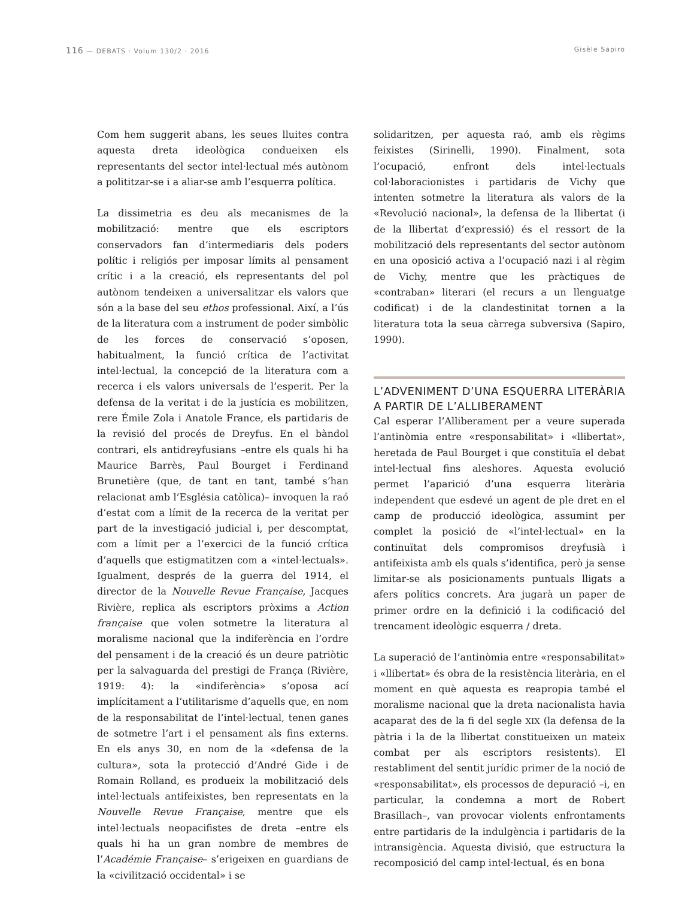116 — DEBATS · Volum 130/2 · 2016
Gisèle Sapiro
Com hem suggerit abans, les seues lluites contra aquesta dreta ideològica condueixen els representants del sector intel·lectual més autònom a polititzar-se i a aliar-se amb l’esquerra política.
La dissimetria es deu als mecanismes de la mobilització: mentre que els escriptors conservadors fan d’intermediaris dels poders polític i religiós per imposar límits al pensament crític i a la creació, els representants del pol autònom tendeixen a universalitzar els valors que són a la base del seu ethos professional. Així, a l’ús de la literatura com a instrument de poder simbòlic de les forces de conservació s’oposen, habitualment, la funció crítica de l’activitat intel·lectual, la concepció de la literatura com a recerca i els valors universals de l’esperit. Per la defensa de la veritat i de la justícia es mobilitzen, rere Émile Zola i Anatole France, els partidaris de la revisió del procés de Dreyfus. En el bàndol contrari, els antidreyfusians –entre els quals hi ha Maurice Barrès, Paul Bourget i Ferdinand Brunetière (que, de tant en tant, també s’han relacionat amb l’Església catòlica)– invoquen la raó d’estat com a límit de la recerca de la veritat per part de la investigació judicial i, per descomptat, com a límit per a l’exercici de la funció crítica d’aquells que estigmatitzen com a «intel·lectuals». Igualment, després de la guerra del 1914, el director de la Nouvelle Revue Française, Jacques Rivière, replica als escriptors pròxims a Action française que volen sotmetre la literatura al moralisme nacional que la indiferència en l’ordre del pensament i de la creació és un deure patriòtic per la salvaguarda del prestigi de França (Rivière, 1919: 4): la «indiferència» s’oposa ací implícitament a l’utilitarisme d’aquells que, en nom de la responsabilitat de l’intel·lectual, tenen ganes de sotmetre l’art i el pensament als fins externs. En els anys 30, en nom de la «defensa de la cultura», sota la protecció d’André Gide i de Romain Rolland, es produeix la mobilització dels intel·lectuals antifeixistes, ben representats en la Nouvelle Revue Française, mentre que els intel·lectuals neopacifistes de dreta –entre els quals hi ha un gran nombre de membres de l’Académie Française– s’erigeixen en guardians de la «civilització occidental» i se
solidaritzen, per aquesta raó, amb els règims feixistes (Sirinelli, 1990). Finalment, sota l’ocupació, enfront dels intel·lectuals col·laboracionistes i partidaris de Vichy que intenten sotmetre la literatura als valors de la «Revolució nacional», la defensa de la llibertat (i de la llibertat d’expressió) és el ressort de la mobilització dels representants del sector autònom en una oposició activa a l’ocupació nazi i al règim de Vichy, mentre que les pràctiques de «contraban» literari (el recurs a un llenguatge codificat) i de la clandestinitat tornen a la literatura tota la seua càrrega subversiva (Sapiro, 1990).
L’ADVENIMENT D’UNA ESQUERRA LITERÀRIA A PARTIR DE L’ALLIBERAMENT
Cal esperar l’Alliberament per a veure superada l’antinòmia entre «responsabilitat» i «llibertat», heretada de Paul Bourget i que constituïa el debat intel·lectual fins aleshores. Aquesta evolució permet l’aparició d’una esquerra literària independent que esdevé un agent de ple dret en el camp de producció ideològica, assumint per complet la posició de «l’intel·lectual» en la continuïtat dels compromisos dreyfusià i antifeixista amb els quals s’identifica, però ja sense limitar-se als posicionaments puntuals lligats a afers polítics concrets. Ara jugarà un paper de primer ordre en la definició i la codificació del trencament ideològic esquerra / dreta.
La superació de l’antinòmia entre «responsabilitat» i «llibertat» és obra de la resistència literària, en el moment en què aquesta es reapropia també el moralisme nacional que la dreta nacionalista havia acaparat des de la fi del segle XIX (la defensa de la pàtria i la de la llibertat constitueixen un mateix combat per als escriptors resistents). El restabliment del sentit jurídic primer de la noció de «responsabilitat», els processos de depuració –i, en particular, la condemna a mort de Robert Brasillach–, van provocar violents enfrontaments entre partidaris de la indulgència i partidaris de la intransigència. Aquesta divisió, que estructura la recomposició del camp intel·lectual, és en bona